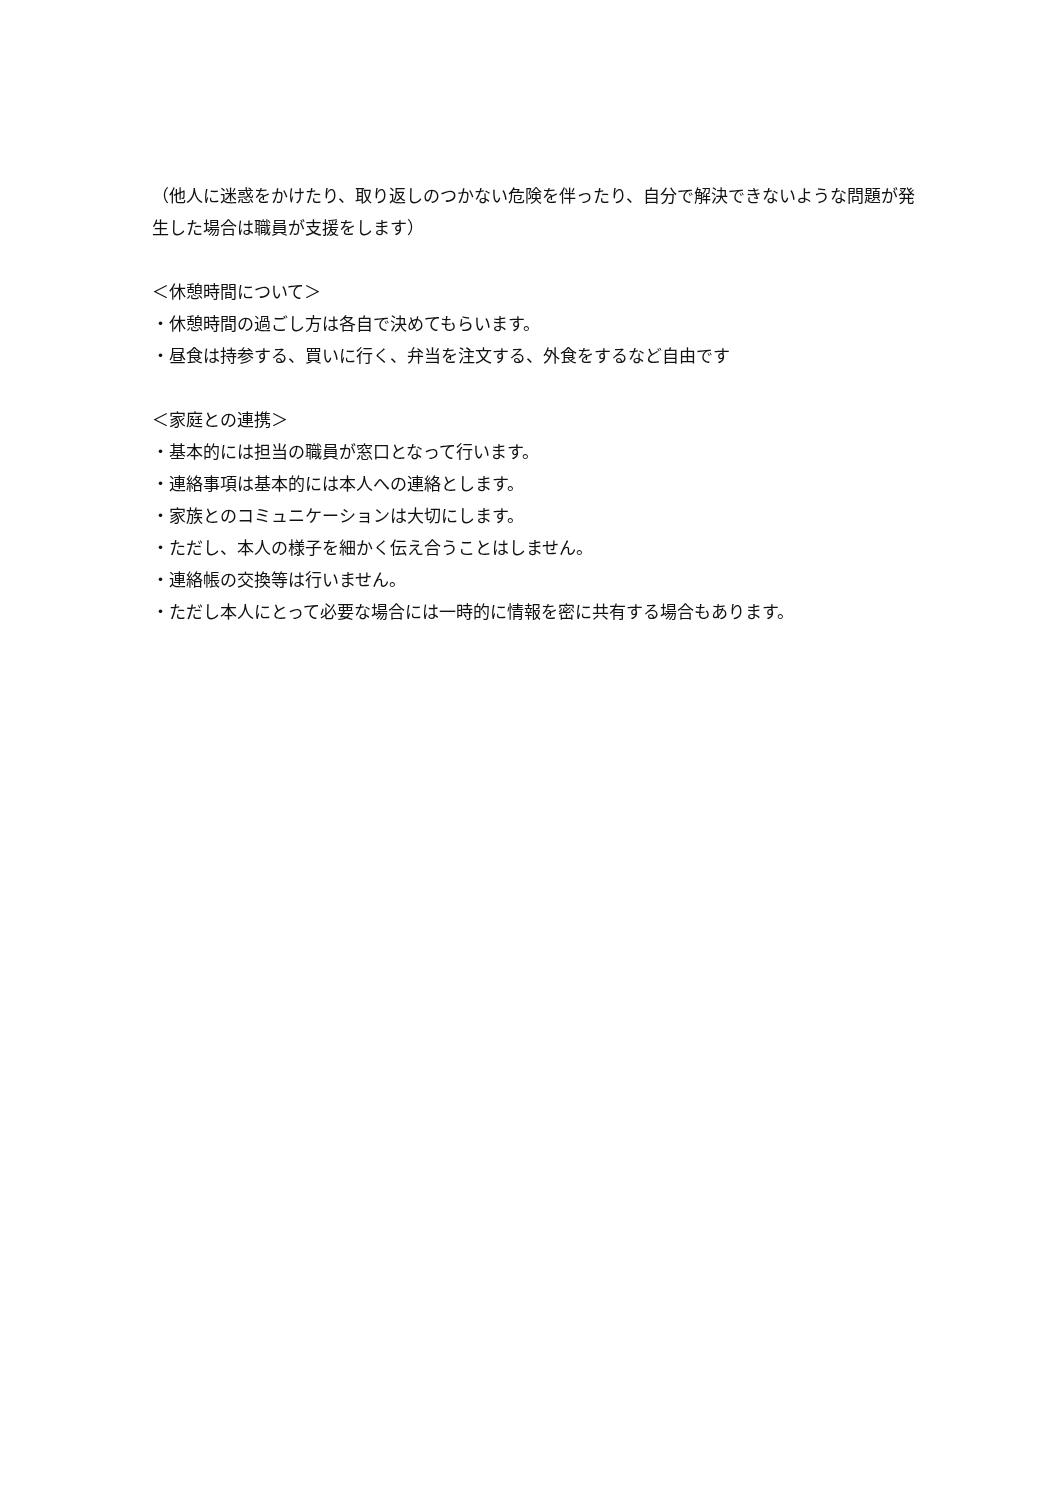（他人に迷惑をかけたり、取り返しのつかない危険を伴ったり、自分で解決できないような問題が発生した場合は職員が支援をします）
＜休憩時間について＞
・休憩時間の過ごし方は各自で決めてもらいます。
・昼食は持参する、買いに行く、弁当を注文する、外食をするなど自由です
＜家庭との連携＞
・基本的には担当の職員が窓口となって行います。
・連絡事項は基本的には本人への連絡とします。
・家族とのコミュニケーションは大切にします。
・ただし、本人の様子を細かく伝え合うことはしません。
・連絡帳の交換等は行いません。
・ただし本人にとって必要な場合には一時的に情報を密に共有する場合もあります。